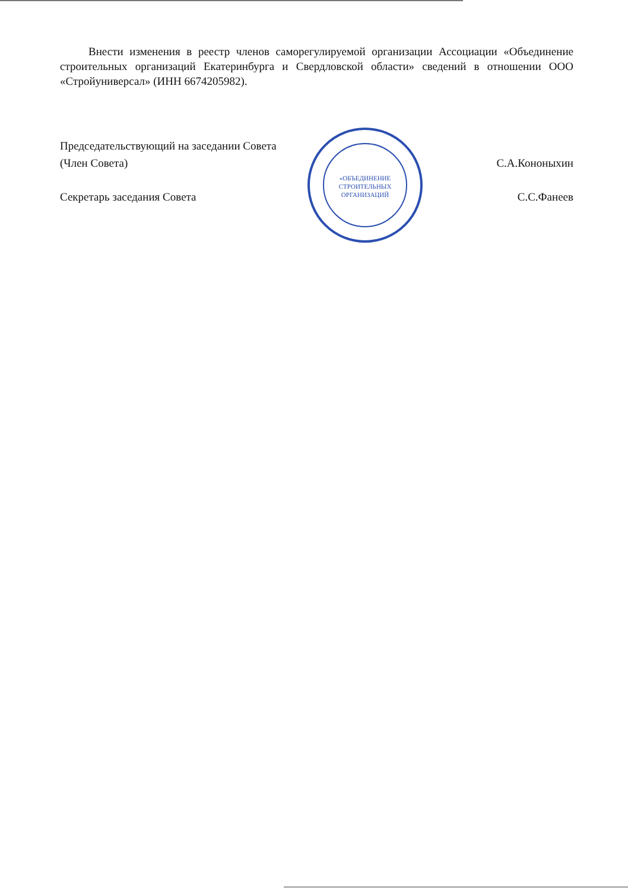Внести изменения в реестр членов саморегулируемой организации Ассоциации «Объединение строительных организаций Екатеринбурга и Свердловской области» сведений в отношении ООО «Стройуниверсал» (ИНН 6674205982).
Председательствующий на заседании Совета
(Член Совета) С.А.Кононыхин
Секретарь заседания Совета С.С.Фанеев
«ОБЪЕДИНЕНИЕ
СТРОИТЕЛЬНЫХ
ОРГАНИЗАЦИЙ